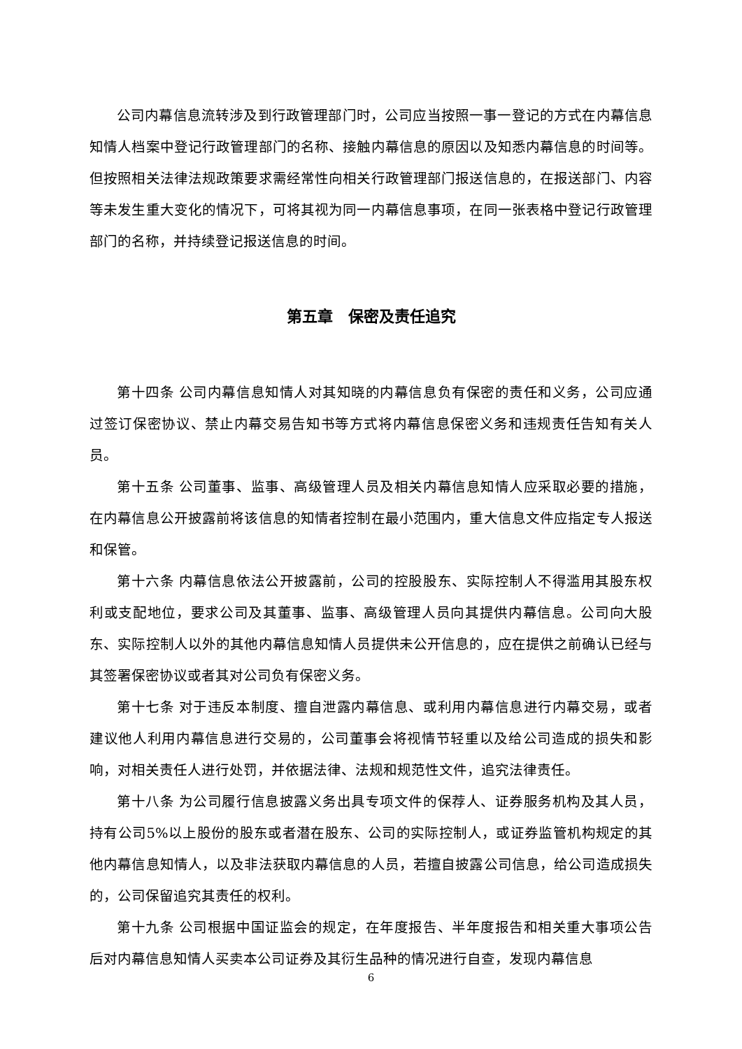公司内幕信息流转涉及到行政管理部门时，公司应当按照一事一登记的方式在内幕信息知情人档案中登记行政管理部门的名称、接触内幕信息的原因以及知悉内幕信息的时间等。但按照相关法律法规政策要求需经常性向相关行政管理部门报送信息的，在报送部门、内容等未发生重大变化的情况下，可将其视为同一内幕信息事项，在同一张表格中登记行政管理部门的名称，并持续登记报送信息的时间。
第五章　保密及责任追究
第十四条 公司内幕信息知情人对其知晓的内幕信息负有保密的责任和义务，公司应通过签订保密协议、禁止内幕交易告知书等方式将内幕信息保密义务和违规责任告知有关人员。
第十五条 公司董事、监事、高级管理人员及相关内幕信息知情人应采取必要的措施，在内幕信息公开披露前将该信息的知情者控制在最小范围内，重大信息文件应指定专人报送和保管。
第十六条 内幕信息依法公开披露前，公司的控股股东、实际控制人不得滥用其股东权利或支配地位，要求公司及其董事、监事、高级管理人员向其提供内幕信息。公司向大股东、实际控制人以外的其他内幕信息知情人员提供未公开信息的，应在提供之前确认已经与其签署保密协议或者其对公司负有保密义务。
第十七条 对于违反本制度、擅自泄露内幕信息、或利用内幕信息进行内幕交易，或者建议他人利用内幕信息进行交易的，公司董事会将视情节轻重以及给公司造成的损失和影响，对相关责任人进行处罚，并依据法律、法规和规范性文件，追究法律责任。
第十八条 为公司履行信息披露义务出具专项文件的保荐人、证券服务机构及其人员，持有公司5%以上股份的股东或者潜在股东、公司的实际控制人，或证券监管机构规定的其他内幕信息知情人，以及非法获取内幕信息的人员，若擅自披露公司信息，给公司造成损失的，公司保留追究其责任的权利。
第十九条 公司根据中国证监会的规定，在年度报告、半年度报告和相关重大事项公告后对内幕信息知情人买卖本公司证券及其衍生品种的情况进行自查，发现内幕信息
6